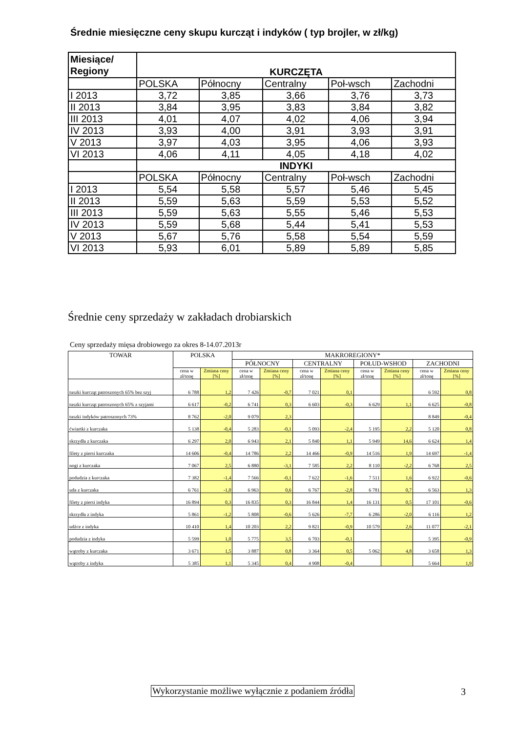Średnie miesięczne ceny skupu kurcząt i indyków ( typ brojler, w zł/kg)
| Miesiące/ Regiony | KURCZĘTA | | | | |
| | POLSKA | Północny | Centralny | Poł-wsch | Zachodni |
| I 2013 | 3,72 | 3,85 | 3,66 | 3,76 | 3,73 |
| II 2013 | 3,84 | 3,95 | 3,83 | 3,84 | 3,82 |
| III 2013 | 4,01 | 4,07 | 4,02 | 4,06 | 3,94 |
| IV 2013 | 3,93 | 4,00 | 3,91 | 3,93 | 3,91 |
| V 2013 | 3,97 | 4,03 | 3,95 | 4,06 | 3,93 |
| VI 2013 | 4,06 | 4,11 | 4,05 | 4,18 | 4,02 |
| | INDYKI | | | | |
| | POLSKA | Północny | Centralny | Poł-wsch | Zachodni |
| I 2013 | 5,54 | 5,58 | 5,57 | 5,46 | 5,45 |
| II 2013 | 5,59 | 5,63 | 5,59 | 5,53 | 5,52 |
| III 2013 | 5,59 | 5,63 | 5,55 | 5,46 | 5,53 |
| IV 2013 | 5,59 | 5,68 | 5,44 | 5,41 | 5,53 |
| V 2013 | 5,67 | 5,76 | 5,58 | 5,54 | 5,59 |
| VI 2013 | 5,93 | 6,01 | 5,89 | 5,89 | 5,85 |
Średnie ceny sprzedaży w zakładach drobiarskich
Ceny sprzedaży mięsa drobiowego za okres 8-14.07.2013r
| TOWAR | POLSKA | | MAKROREGIONY* | | | | | | | |
| --- | --- | --- | --- | --- | --- | --- | --- | --- | --- | --- |
| | | | PÓŁNOCNY | | CENTRALNY | | POŁUD-WSHOD | | ZACHODNI | |
| | cena w zł/tonę | Zmiana ceny [%] | cena w zł/tonę | Zmiana ceny [%] | cena w zł/tonę | Zmiana ceny [%] | cena w zł/tonę | Zmiana ceny [%] | cena w zł/tonę | Zmiana ceny [%] |
| tuszki kurcząt patroszonych 65% bez szyj | 6 788 | 1,2 | 7 426 | -0,7 | 7 021 | 0,1 | | | 6 592 | 0,8 |
| tuszki kurcząt patroszonych 65% z szyjami | 6 617 | -0,2 | 6 741 | 0,3 | 6 603 | -0,3 | 6 629 | 1,1 | 6 625 | -0,8 |
| tuszki indyków patroszonych 73% | 8 762 | -2,0 | 9 079 | 2,3 | | | | | 8 849 | -0,4 |
| ćwiartki z kurczaka | 5 138 | -0,4 | 5 283 | -0,1 | 5 093 | -2,4 | 5 195 | 2,2 | 5 120 | 0,8 |
| skrzydła z kurczaka | 6 297 | 2,0 | 6 943 | 2,1 | 5 840 | 1,1 | 5 949 | 14,6 | 6 624 | 1,4 |
| filety z piersi kurczaka | 14 606 | -0,4 | 14 786 | 2,2 | 14 466 | -0,9 | 14 516 | 1,9 | 14 697 | -1,4 |
| nogi z kurczaka | 7 067 | 2,5 | 6 880 | -3,1 | 7 585 | 2,2 | 8 110 | -2,2 | 6 768 | 2,5 |
| podudzia z kurczaka | 7 382 | -1,4 | 7 566 | -0,1 | 7 622 | -1,6 | 7 511 | 1,6 | 6 922 | -0,6 |
| uda z kurczaka | 6 761 | -1,0 | 6 963 | 0,6 | 6 767 | -2,8 | 6 781 | 0,7 | 6 563 | 1,3 |
| filety z piersi indyka | 16 894 | 0,3 | 16 835 | 0,3 | 16 844 | 1,4 | 16 131 | 0,5 | 17 101 | -0,6 |
| skrzydła z indyka | 5 861 | -1,2 | 5 808 | -0,6 | 5 626 | -7,7 | 6 286 | -2,0 | 6 116 | 1,2 |
| udźce z indyka | 10 410 | 1,4 | 10 203 | 2,2 | 9 821 | -0,9 | 10 579 | 2,6 | 11 077 | -2,1 |
| podudzia z indyka | 5 599 | 1,0 | 5 775 | 3,5 | 6 703 | -0,1 | | | 5 395 | -0,9 |
| wątroby z kurczaka | 3 671 | 1,5 | 3 887 | 0,8 | 3 364 | 0,5 | 5 062 | 4,8 | 3 658 | 1,3 |
| wątroby z indyka | 5 385 | 1,1 | 5 345 | 0,4 | 4 908 | -0,4 | | | 5 664 | 1,9 |
Wykorzystanie możliwe wyłącznie z podaniem źródła
3